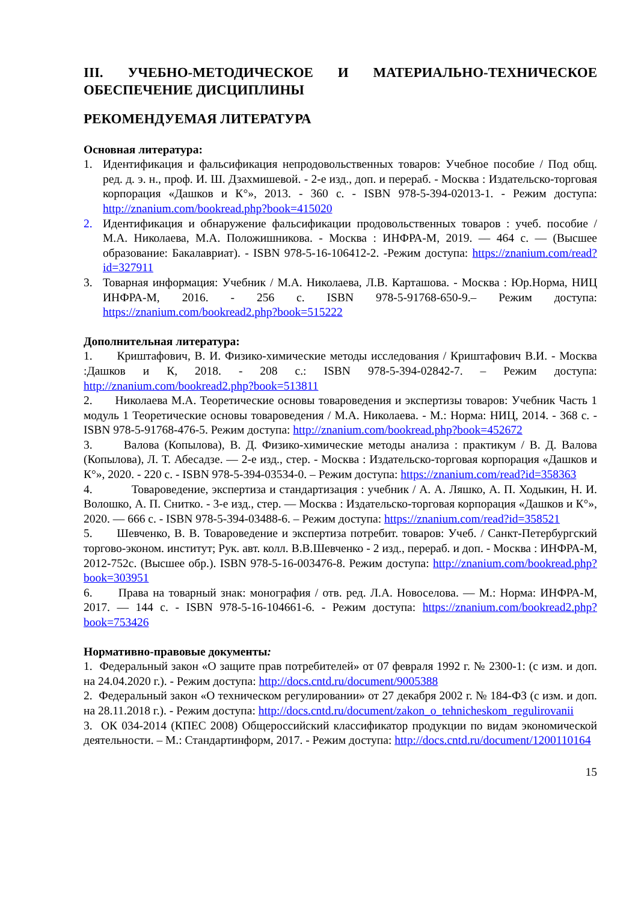III. УЧЕБНО-МЕТОДИЧЕСКОЕ И МАТЕРИАЛЬНО-ТЕХНИЧЕСКОЕ ОБЕСПЕЧЕНИЕ ДИСЦИПЛИНЫ
РЕКОМЕНДУЕМАЯ ЛИТЕРАТУРА
Основная литература:
1. Идентификация и фальсификация непродовольственных товаров: Учебное пособие / Под общ. ред. д. э. н., проф. И. Ш. Дзахмишевой. - 2-е изд., доп. и перераб. - Москва : Издательско-торговая корпорация «Дашков и К°», 2013. - 360 с. - ISBN 978-5-394-02013-1. - Режим доступа: http://znanium.com/bookread.php?book=415020
2. Идентификация и обнаружение фальсификации продовольственных товаров : учеб. пособие / М.А. Николаева, М.А. Положишникова. - Москва : ИНФРА-М, 2019. — 464 с. — (Высшее образование: Бакалавриат). - ISBN 978-5-16-106412-2. -Режим доступа: https://znanium.com/read?id=327911
3. Товарная информация: Учебник / М.А. Николаева, Л.В. Карташова. - Москва : Юр.Норма, НИЦ ИНФРА-М, 2016. - 256 с. ISBN 978-5-91768-650-9.– Режим доступа: https://znanium.com/bookread2.php?book=515222
Дополнительная литература:
1. Криштафович, В. И. Физико-химические методы исследования / Криштафович В.И. - Москва :Дашков и К, 2018. - 208 с.: ISBN 978-5-394-02842-7. – Режим доступа: http://znanium.com/bookread2.php?book=513811
2. Николаева М.А. Теоретические основы товароведения и экспертизы товаров: Учебник Часть 1 модуль 1 Теоретические основы товароведения / М.А. Николаева. - М.: Норма: НИЦ, 2014. - 368 с. -ISBN 978-5-91768-476-5. Режим доступа: http://znanium.com/bookread.php?book=452672
3. Валова (Копылова), В. Д. Физико-химические методы анализа : практикум / В. Д. Валова (Копылова), Л. Т. Абесадзе. — 2-е изд., стер. - Москва : Издательско-торговая корпорация «Дашков и К°», 2020. - 220 с. - ISBN 978-5-394-03534-0. – Режим доступа: https://znanium.com/read?id=358363
4. Товароведение, экспертиза и стандартизация : учебник / А. А. Ляшко, А. П. Ходыкин, Н. И. Волошко, А. П. Снитко. - 3-е изд., стер. — Москва : Издательско-торговая корпорация «Дашков и К°», 2020. — 666 с. - ISBN 978-5-394-03488-6. – Режим доступа: https://znanium.com/read?id=358521
5. Шевченко, В. В. Товароведение и экспертиза потребит. товаров: Учеб. / Санкт-Петербургский торгово-эконом. институт; Рук. авт. колл. В.В.Шевченко - 2 изд., перераб. и доп. - Москва : ИНФРА-М, 2012-752с. (Высшее обр.). ISBN 978-5-16-003476-8. Режим доступа: http://znanium.com/bookread.php?book=303951
6. Права на товарный знак: монография / отв. ред. Л.А. Новоселова. — М.: Норма: ИНФРА-М, 2017. — 144 с. - ISBN 978-5-16-104661-6. - Режим доступа: https://znanium.com/bookread2.php?book=753426
Нормативно-правовые документы:
1. Федеральный закон «О защите прав потребителей» от 07 февраля 1992 г. № 2300-1: (с изм. и доп. на 24.04.2020 г.). - Режим доступа: http://docs.cntd.ru/document/9005388
2. Федеральный закон «О техническом регулировании» от 27 декабря 2002 г. № 184-ФЗ (с изм. и доп. на 28.11.2018 г.). - Режим доступа: http://docs.cntd.ru/document/zakon_o_tehnicheskom_regulirovanii
3. ОК 034-2014 (КПЕС 2008) Общероссийский классификатор продукции по видам экономической деятельности. – М.: Стандартинформ, 2017. - Режим доступа: http://docs.cntd.ru/document/1200110164
15